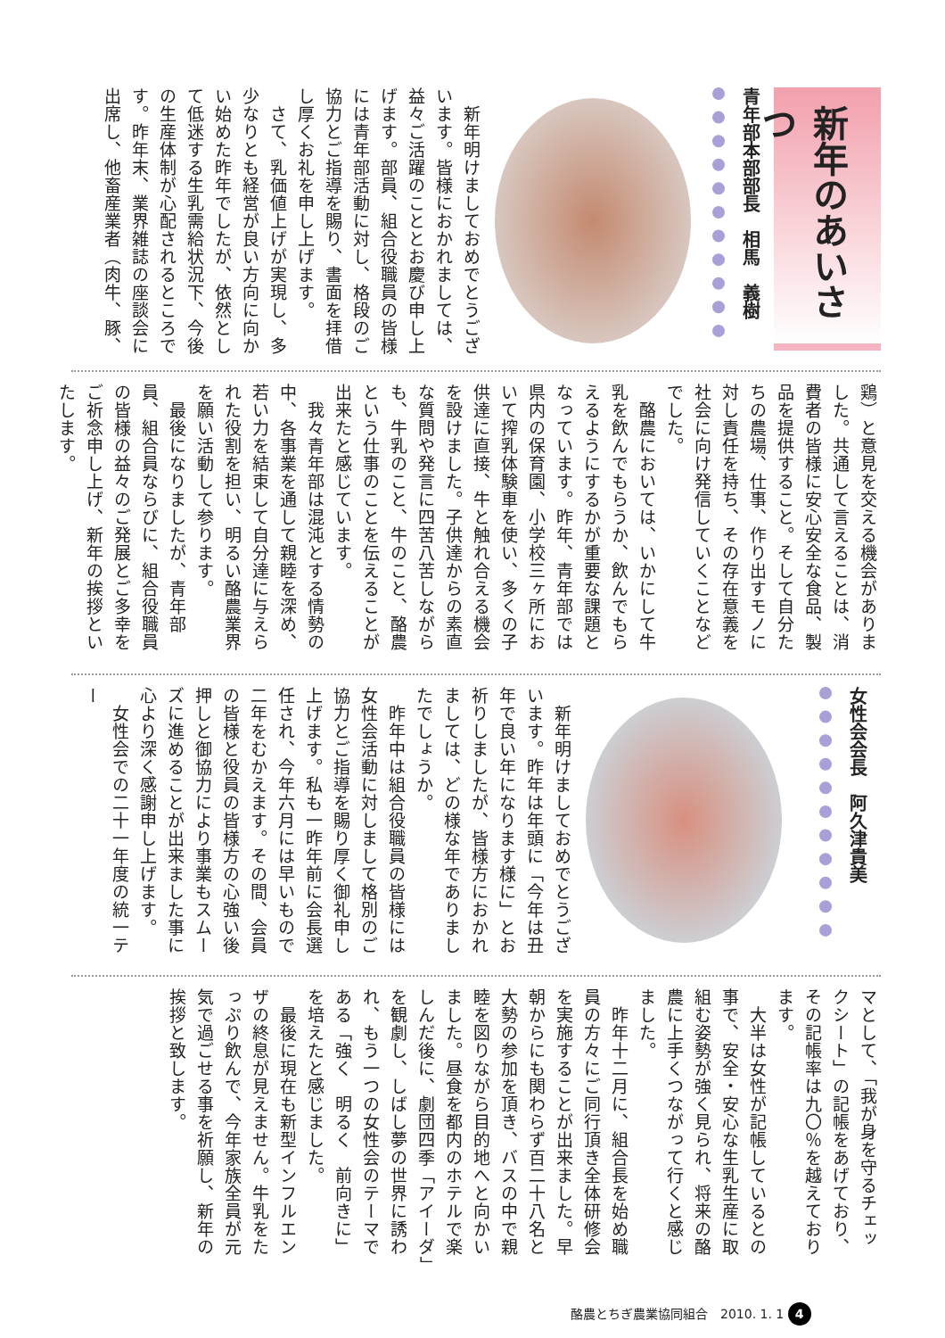新年のあいさつ
青年部本部部長　相馬　義樹
　新年明けましておめでとうございます。皆様におかれましては、益々ご活躍のこととお慶び申し上げます。部員、組合役職員の皆様には青年部活動に対し、格段のご協力とご指導を賜り、書面を拝借し厚くお礼を申し上げます。
　さて、乳価値上げが実現し、多少なりとも経営が良い方向に向かい始めた昨年でしたが、依然として低迷する生乳需給状況下、今後の生産体制が心配されるところです。昨年末、業界雑誌の座談会に出席し、他畜産業者（肉牛、豚、
鶏）と意見を交える機会がありました。共通して言えることは、消費者の皆様に安心安全な食品、製品を提供すること。そして自分たちの農場、仕事、作り出すモノに対し責任を持ち、その存在意義を社会に向け発信していくことなどでした。
　酪農においては、いかにして牛乳を飲んでもらうか、飲んでもらえるようにするかが重要な課題となっています。昨年、青年部では県内の保育園、小学校三ヶ所において搾乳体験車を使い、多くの子供達に直接、牛と触れ合える機会を設けました。子供達からの素直な質問や発言に四苦八苦しながらも、牛乳のこと、牛のこと、酪農という仕事のことを伝えることが出来たと感じています。
　我々青年部は混沌とする情勢の中、各事業を通して親睦を深め、若い力を結束して自分達に与えられた役割を担い、明るい酪農業界を願い活動して参ります。
　最後になりましたが、青年部員、組合員ならびに、組合役職員の皆様の益々のご発展とご多幸をご祈念申し上げ、新年の挨拶といたします。
女性会会長　阿久津貴美
　新年明けましておめでとうございます。昨年は年頭に「今年は丑年で良い年になります様に」とお祈りしましたが、皆様方におかれましては、どの様な年でありましたでしょうか。
　昨年中は組合役職員の皆様には女性会活動に対しまして格別のご協力とご指導を賜り厚く御礼申し上げます。私も一昨年前に会長選任され、今年六月には早いもので二年をむかえます。その間、会員の皆様と役員の皆様方の心強い後押しと御協力により事業もスムーズに進めることが出来ました事に心より深く感謝申し上げます。
　女性会での二十一年度の統一テー
マとして、「我が身を守るチェックシート」の記帳をあげており、その記帳率は九〇％を越えております。
　大半は女性が記帳しているとの事で、安全・安心な生乳生産に取組む姿勢が強く見られ、将来の酪農に上手くつながって行くと感じました。
　昨年十二月に、組合長を始め職員の方々にご同行頂き全体研修会を実施することが出来ました。早朝からにも関わらず百二十八名と大勢の参加を頂き、バスの中で親睦を図りながら目的地へと向かいました。昼食を都内のホテルで楽しんだ後に、劇団四季「アイーダ」を観劇し、しばし夢の世界に誘われ、もう一つの女性会のテーマである「強く　明るく　前向きに」を培えたと感じました。
　最後に現在も新型インフルエンザの終息が見えません。牛乳をたっぷり飲んで、今年家族全員が元気で過ごせる事を祈願し、新年の挨拶と致します。
酪農とちぎ農業協同組合　2010. 1. 1 4